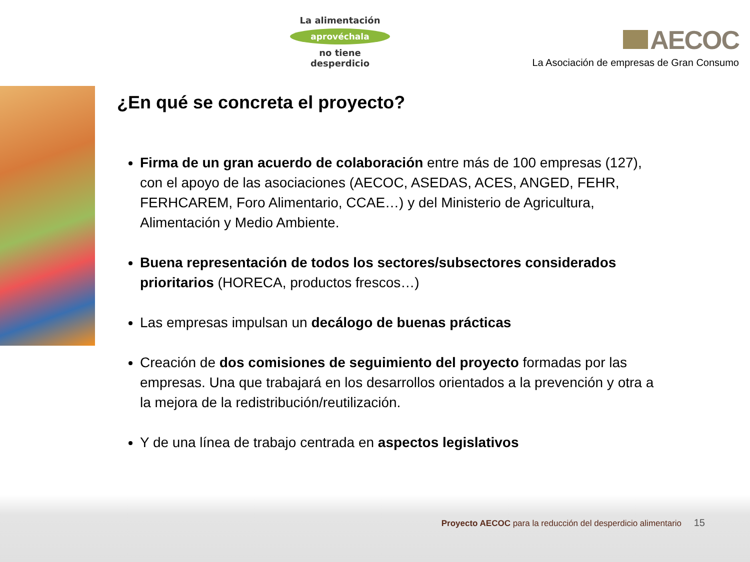La alimentación
aprovéchala
no tiene desperdicio
AECOC
La Asociación de empresas de Gran Consumo
¿En qué se concreta el proyecto?
Firma de un gran acuerdo de colaboración entre más de 100 empresas (127), con el apoyo de las asociaciones (AECOC, ASEDAS, ACES, ANGED, FEHR, FERHCAREM, Foro Alimentario, CCAE…) y del Ministerio de Agricultura, Alimentación y Medio Ambiente.
Buena representación de todos los sectores/subsectores considerados prioritarios (HORECA, productos frescos…)
Las empresas impulsan un decálogo de buenas prácticas
Creación de dos comisiones de seguimiento del proyecto formadas por las empresas. Una que trabajará en los desarrollos orientados a la prevención y otra a la mejora de la redistribución/reutilización.
Y de una línea de trabajo centrada en aspectos legislativos
Proyecto AECOC para la reducción del desperdicio alimentario 15